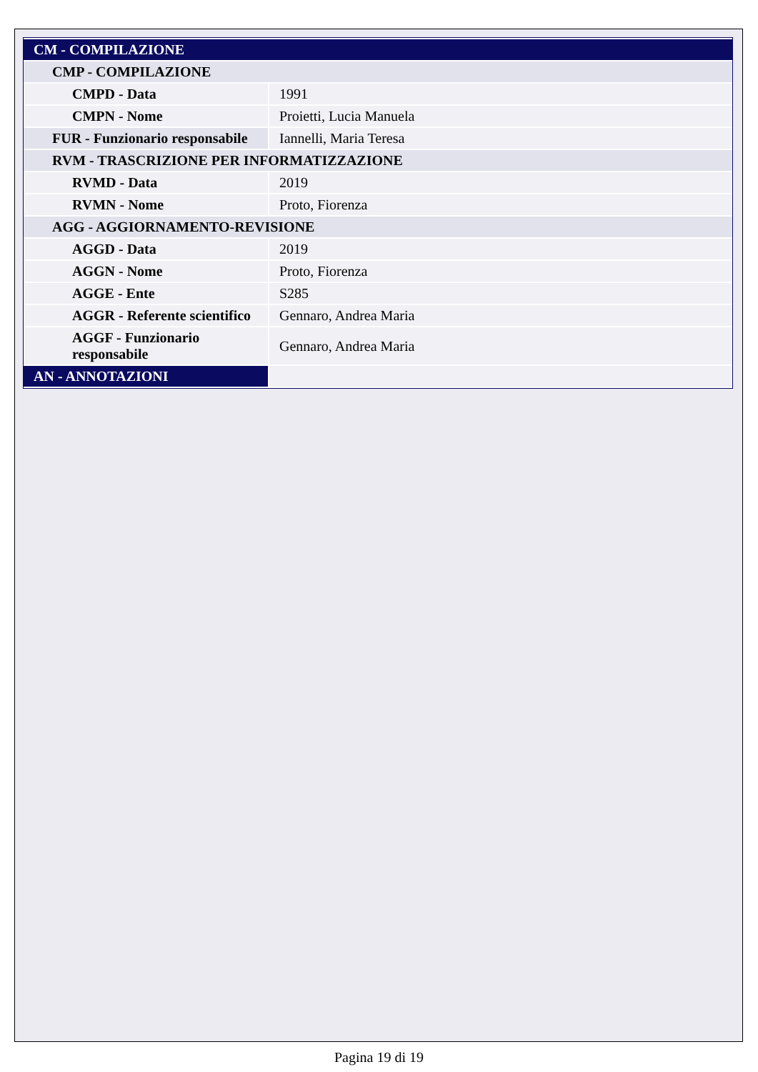| CM - COMPILAZIONE | |
| CMP - COMPILAZIONE | |
| CMPD - Data | 1991 |
| CMPN - Nome | Proietti, Lucia Manuela |
| FUR - Funzionario responsabile | Iannelli, Maria Teresa |
| RVM - TRASCRIZIONE PER INFORMATIZZAZIONE | |
| RVMD - Data | 2019 |
| RVMN - Nome | Proto, Fiorenza |
| AGG - AGGIORNAMENTO-REVISIONE | |
| AGGD - Data | 2019 |
| AGGN - Nome | Proto, Fiorenza |
| AGGE - Ente | S285 |
| AGGR - Referente scientifico | Gennaro, Andrea Maria |
| AGGF - Funzionario responsabile | Gennaro, Andrea Maria |
| AN - ANNOTAZIONI | |
Pagina 19 di 19